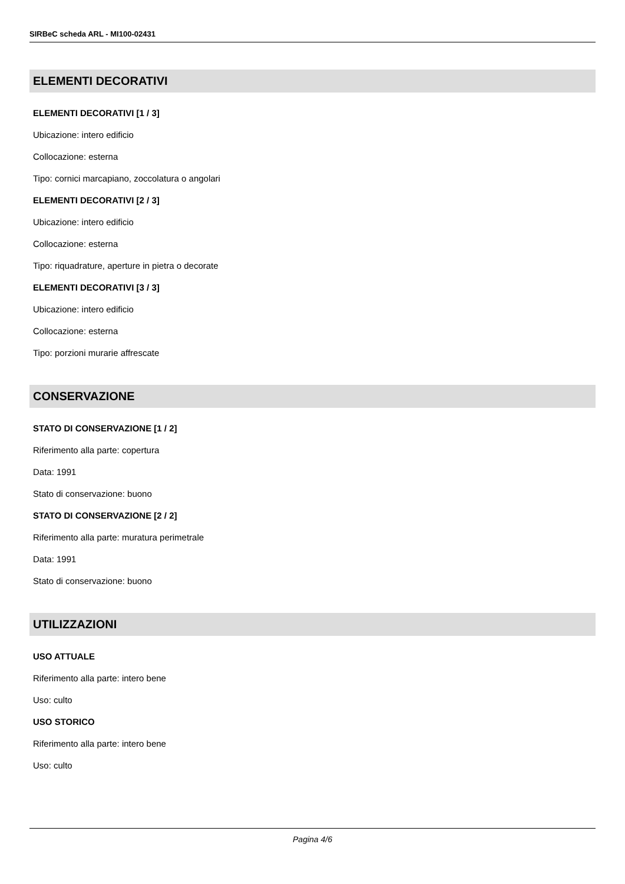SIRBeC scheda ARL - MI100-02431
ELEMENTI DECORATIVI
ELEMENTI DECORATIVI [1 / 3]
Ubicazione: intero edificio
Collocazione: esterna
Tipo: cornici marcapiano, zoccolatura o angolari
ELEMENTI DECORATIVI [2 / 3]
Ubicazione: intero edificio
Collocazione: esterna
Tipo: riquadrature, aperture in pietra o decorate
ELEMENTI DECORATIVI [3 / 3]
Ubicazione: intero edificio
Collocazione: esterna
Tipo: porzioni murarie affrescate
CONSERVAZIONE
STATO DI CONSERVAZIONE [1 / 2]
Riferimento alla parte: copertura
Data: 1991
Stato di conservazione: buono
STATO DI CONSERVAZIONE [2 / 2]
Riferimento alla parte: muratura perimetrale
Data: 1991
Stato di conservazione: buono
UTILIZZAZIONI
USO ATTUALE
Riferimento alla parte: intero bene
Uso: culto
USO STORICO
Riferimento alla parte: intero bene
Uso: culto
Pagina 4/6